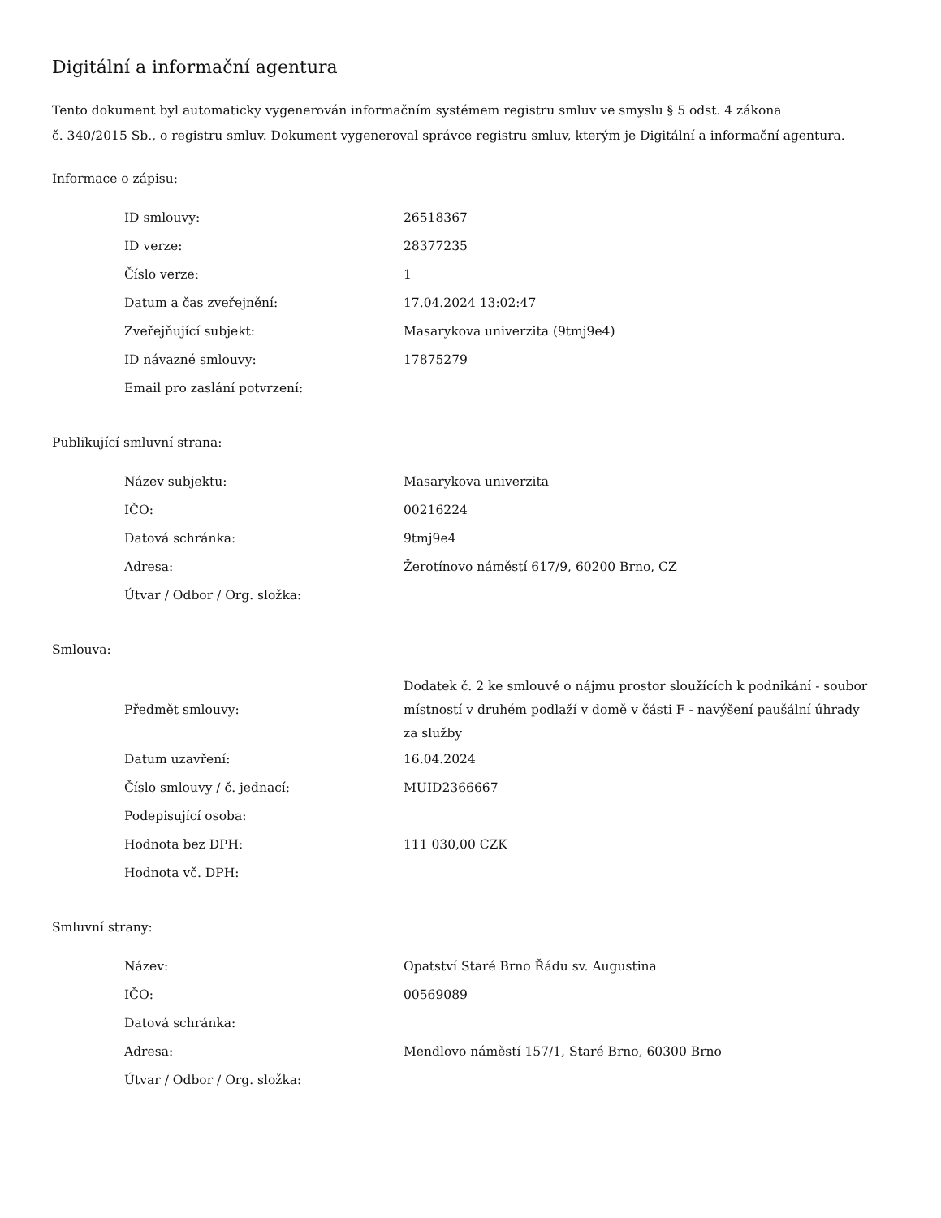Digitální a informační agentura
Tento dokument byl automaticky vygenerován informačním systémem registru smluv ve smyslu § 5 odst. 4 zákona
č. 340/2015 Sb., o registru smluv. Dokument vygeneroval správce registru smluv, kterým je Digitální a informační agentura.
Informace o zápisu:
| ID smlouvy: | 26518367 |
| ID verze: | 28377235 |
| Číslo verze: | 1 |
| Datum a čas zveřejnění: | 17.04.2024 13:02:47 |
| Zveřejňující subjekt: | Masarykova univerzita (9tmj9e4) |
| ID návazné smlouvy: | 17875279 |
| Email pro zaslání potvrzení: | |
Publikující smluvní strana:
| Název subjektu: | Masarykova univerzita |
| IČO: | 00216224 |
| Datová schránka: | 9tmj9e4 |
| Adresa: | Žerotínovo náměstí 617/9, 60200 Brno, CZ |
| Útvar / Odbor / Org. složka: | |
Smlouva:
| Předmět smlouvy: | Dodatek č. 2 ke smlouvě o nájmu prostor sloužících k podnikání - soubor místností v druhém podlaží v domě v části F - navýšení paušální úhrady za služby |
| Datum uzavření: | 16.04.2024 |
| Číslo smlouvy / č. jednací: | MUID2366667 |
| Podepisující osoba: | |
| Hodnota bez DPH: | 111 030,00 CZK |
| Hodnota vč. DPH: | |
Smluvní strany:
| Název: | Opatství Staré Brno Řádu sv. Augustina |
| IČO: | 00569089 |
| Datová schránka: | |
| Adresa: | Mendlovo náměstí 157/1, Staré Brno, 60300 Brno |
| Útvar / Odbor / Org. složka: | |